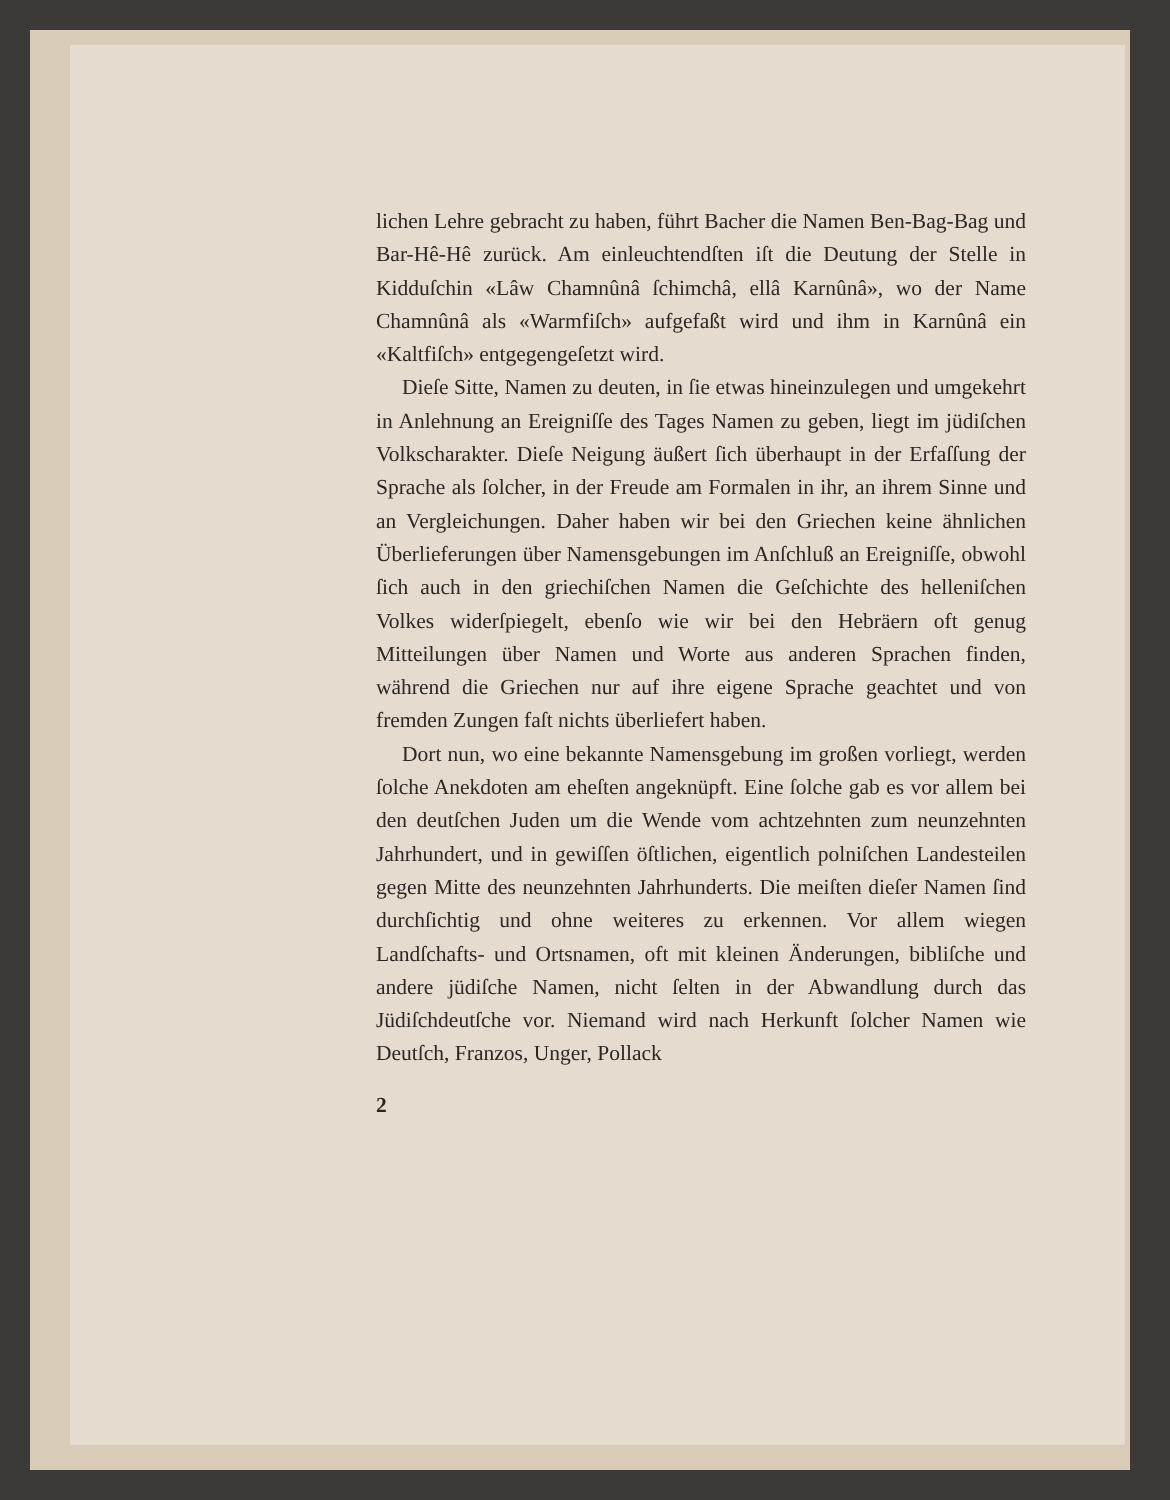lichen Lehre gebracht zu haben, führt Bacher die Namen Ben-Bag-Bag und Bar-Hê-Hê zurück. Am einleuchtendſten iſt die Deutung der Stelle in Kidduſchin «Lâw Chamnûnâ ſchimchâ, ellâ Karnûnâ», wo der Name Chamnûnâ als «Warmfiſch» aufgefaßt wird und ihm in Karnûnâ ein «Kaltfiſch» entgegengeſetzt wird.
Dieſe Sitte, Namen zu deuten, in ſie etwas hineinzulegen und umgekehrt in Anlehnung an Ereigniſſe des Tages Namen zu geben, liegt im jüdiſchen Volkscharakter. Dieſe Neigung äußert ſich überhaupt in der Erfaſſung der Sprache als ſolcher, in der Freude am Formalen in ihr, an ihrem Sinne und an Vergleichungen. Daher haben wir bei den Griechen keine ähnlichen Überlieferungen über Namensgebungen im Anſchluß an Ereigniſſe, obwohl ſich auch in den griechiſchen Namen die Geſchichte des helleniſchen Volkes widerſpiegelt, ebenſo wie wir bei den Hebräern oft genug Mitteilungen über Namen und Worte aus anderen Sprachen finden, während die Griechen nur auf ihre eigene Sprache geachtet und von fremden Zungen faſt nichts überliefert haben.
Dort nun, wo eine bekannte Namensgebung im großen vorliegt, werden ſolche Anekdoten am eheſten angeknüpft. Eine ſolche gab es vor allem bei den deutſchen Juden um die Wende vom achtzehnten zum neunzehnten Jahrhundert, und in gewiſſen öſtlichen, eigentlich polniſchen Landesteilen gegen Mitte des neunzehnten Jahrhunderts. Die meiſten dieſer Namen ſind durchſichtig und ohne weiteres zu erkennen. Vor allem wiegen Landſchafts- und Ortsnamen, oft mit kleinen Änderungen, bibliſche und andere jüdiſche Namen, nicht ſelten in der Abwandlung durch das Jüdiſchdeutſche vor. Niemand wird nach Herkunft ſolcher Namen wie Deutſch, Franzos, Unger, Pollack
2